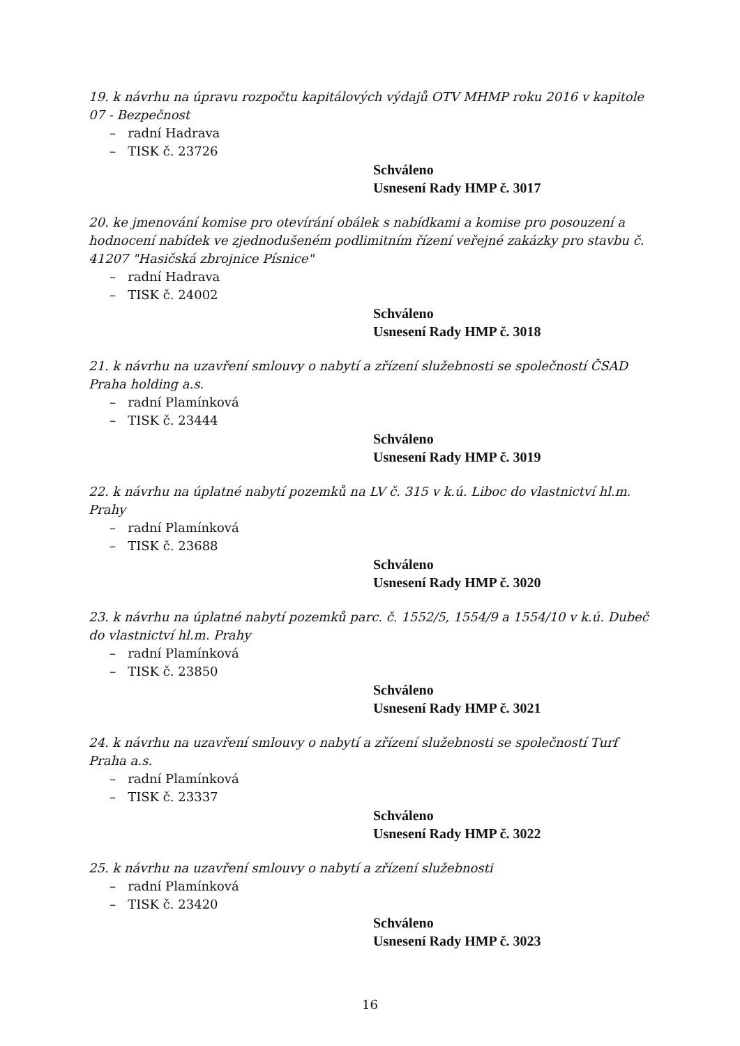19. k návrhu na úpravu rozpočtu kapitálových výdajů OTV MHMP roku 2016 v kapitole 07 - Bezpečnost
– radní Hadrava
– TISK č. 23726
Schváleno
Usnesení Rady HMP č. 3017
20. ke jmenování komise pro otevírání obálek s nabídkami a komise pro posouzení a hodnocení nabídek ve zjednodušeném podlimitním řízení veřejné zakázky pro stavbu č. 41207 "Hasičská zbrojnice Písnice"
– radní Hadrava
– TISK č. 24002
Schváleno
Usnesení Rady HMP č. 3018
21. k návrhu na uzavření smlouvy o nabytí a zřízení služebnosti se společností ČSAD Praha holding a.s.
– radní Plamínková
– TISK č. 23444
Schváleno
Usnesení Rady HMP č. 3019
22. k návrhu na úplatné nabytí pozemků na LV č. 315 v k.ú. Liboc do vlastnictví hl.m. Prahy
– radní Plamínková
– TISK č. 23688
Schváleno
Usnesení Rady HMP č. 3020
23. k návrhu na úplatné nabytí pozemků parc. č. 1552/5, 1554/9 a 1554/10 v k.ú. Dubeč do vlastnictví hl.m. Prahy
– radní Plamínková
– TISK č. 23850
Schváleno
Usnesení Rady HMP č. 3021
24. k návrhu na uzavření smlouvy o nabytí a zřízení služebnosti se společností Turf Praha a.s.
– radní Plamínková
– TISK č. 23337
Schváleno
Usnesení Rady HMP č. 3022
25. k návrhu na uzavření smlouvy o nabytí a zřízení služebnosti
– radní Plamínková
– TISK č. 23420
Schváleno
Usnesení Rady HMP č. 3023
16